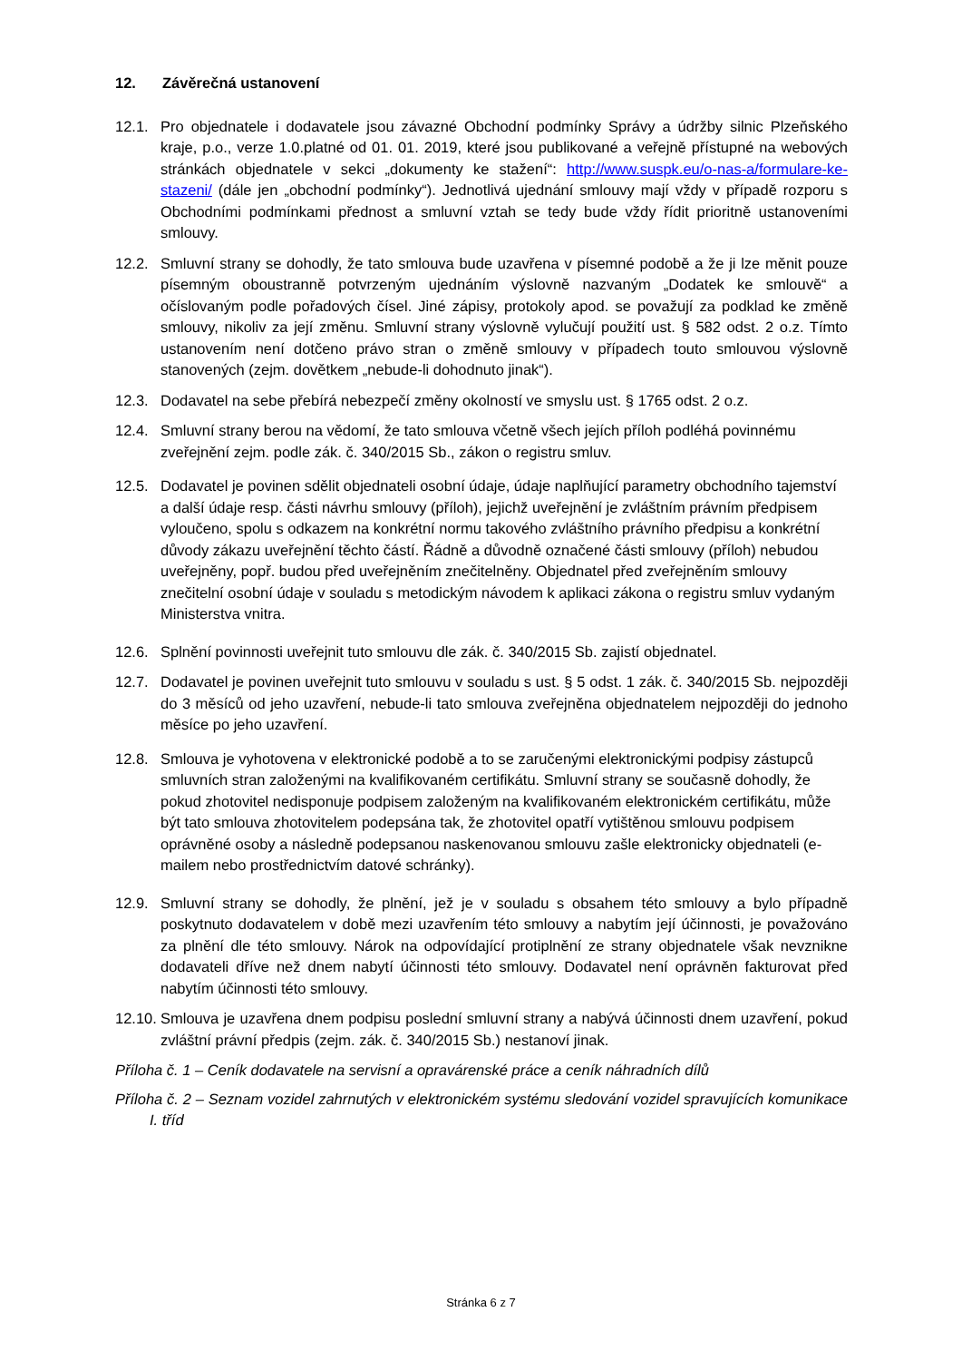12. Závěrečná ustanovení
12.1. Pro objednatele i dodavatele jsou závazné Obchodní podmínky Správy a údržby silnic Plzeňského kraje, p.o., verze 1.0.platné od 01. 01. 2019, které jsou publikované a veřejně přístupné na webových stránkách objednatele v sekci „dokumenty ke stažení“: http://www.suspk.eu/o-nas-a/formulare-ke-stazeni/ (dále jen „obchodní podmínky“). Jednotlivá ujednání smlouvy mají vždy v případě rozporu s Obchodními podmínkami přednost a smluvní vztah se tedy bude vždy řídit prioritně ustanoveními smlouvy.
12.2. Smluvní strany se dohodly, že tato smlouva bude uzavřena v písemné podobě a že ji lze měnit pouze písemným oboustranně potvrzeným ujednáním výslovně nazvaným „Dodatek ke smlouvě“ a očíslovaným podle pořadových čísel. Jiné zápisy, protokoly apod. se považují za podklad ke změně smlouvy, nikoliv za její změnu. Smluvní strany výslovně vylučují použití ust. § 582 odst. 2 o.z. Tímto ustanovením není dotčeno právo stran o změně smlouvy v případech touto smlouvou výslovně stanovených (zejm. dovětkem „nebude-li dohodnuto jinak“).
12.3. Dodavatel na sebe přebírá nebezpečí změny okolností ve smyslu ust. § 1765 odst. 2 o.z.
12.4. Smluvní strany berou na vědomí, že tato smlouva včetně všech jejích příloh podléhá povinnému zveřejnění zejm. podle zák. č. 340/2015 Sb., zákon o registru smluv.
12.5. Dodavatel je povinen sdělit objednateli osobní údaje, údaje naplňující parametry obchodního tajemství a další údaje resp. části návrhu smlouvy (příloh), jejichž uveřejnění je zvláštním právním předpisem vyloučeno, spolu s odkazem na konkrétní normu takového zvláštního právního předpisu a konkrétní důvody zákazu uveřejnění těchto částí. Řádně a důvodně označené části smlouvy (příloh) nebudou uveřejněny, popř. budou před uveřejněním znečitelněny. Objednatel před zveřejněním smlouvy znečitelní osobní údaje v souladu s metodickým návodem k aplikaci zákona o registru smluv vydaným Ministerstva vnitra.
12.6. Splnění povinnosti uveřejnit tuto smlouvu dle zák. č. 340/2015 Sb. zajistí objednatel.
12.7. Dodavatel je povinen uveřejnit tuto smlouvu v souladu s ust. § 5 odst. 1 zák. č. 340/2015 Sb. nejpozději do 3 měsíců od jeho uzavření, nebude-li tato smlouva zveřejněna objednatelem nejpozději do jednoho měsíce po jeho uzavření.
12.8. Smlouva je vyhotovena v elektronické podobě a to se zaručenými elektronickými podpisy zástupců smluvních stran založenými na kvalifikovaném certifikátu. Smluvní strany se současně dohodly, že pokud zhotovitel nedisponuje podpisem založeným na kvalifikovaném elektronickém certifikátu, může být tato smlouva zhotovitelem podepsána tak, že zhotovitel opatří vytištěnou smlouvu podpisem oprávněné osoby a následně podepsanou naskenovanou smlouvu zašle elektronicky objednateli (e-mailem nebo prostřednictvím datové schránky).
12.9. Smluvní strany se dohodly, že plnění, jež je v souladu s obsahem této smlouvy a bylo případně poskytnuto dodavatelem v době mezi uzavřením této smlouvy a nabytím její účinnosti, je považováno za plnění dle této smlouvy. Nárok na odpovídající protiplnění ze strany objednatele však nevznikne dodavateli dříve než dnem nabytí účinnosti této smlouvy. Dodavatel není oprávněn fakturovat před nabytím účinnosti této smlouvy.
12.10.
Smlouva je uzavřena dnem podpisu poslední smluvní strany a nabývá účinnosti dnem uzavření, pokud zvláštní právní předpis (zejm. zák. č. 340/2015 Sb.) nestanoví jinak.
Příloha č. 1 – Ceník dodavatele na servisní a opravárenské práce a ceník náhradních dílů
Příloha č. 2 – Seznam vozidel zahrnutých v elektronickém systému sledování vozidel spravujících komunikace I. tříd
Stránka 6 z 7